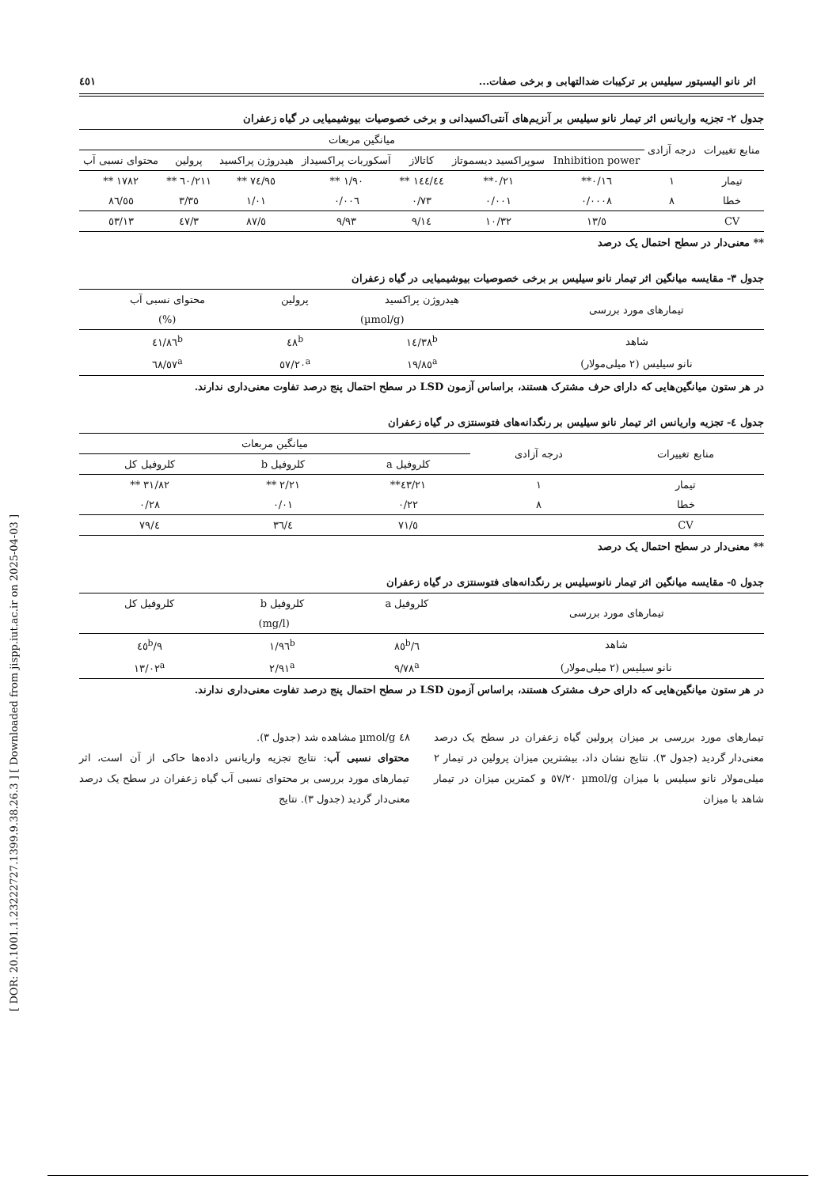[ DOR: 20.1001.1.23222727.1399.9.38.26.3 ] [ Downloaded from jispp.iut.ac.ir on 2025-04-03 ]
اثر نانو الیسیتور سیلیس بر ترکیبات ضدالتهابی و برخی صفات... ٤٥١
جدول ۲- تجزیه واریانس اثر تیمار نانو سیلیس بر آنزیم‌های آنتی‌اکسیدانی و برخی خصوصیات بیوشیمیایی در گیاه زعفران
| منابع تغییرات | درجه آزادی | میانگین مربعات | | | | | | |
| --- | --- | --- | --- | --- | --- | --- | --- | --- |
| | | Inhibition power | سوپراکسید دیسموتاز | کاتالاز | آسکوربات پراکسیداز | هیدروژن پراکسید | پرولین | محتوای نسبی آب |
| تیمار | ۱ | ۰/۱٦** | ۰/۲۱** | ١٤٤/٤٤ ** | ۱/۹۰ ** | ٧٤/٩٥ ** | ۲۱۱/٦۰ ** | ۱۷۸۲ ** |
| خطا | ۸ | ۰/۰۰۰۸ | ۰/۰۰۱ | ۰/۷۳ | ۰/۰۰٦ | ۱/۰۱ | ۳/۳٥ | ٥٥/۸٦ |
| CV | | ٥/۱۳ | ۱۰/۳۲ | ۹/۱٤ | ۹/۹۳ | ٥/۸۷ | ۳/٤۷ | ۱۳/٥۳ |
** معنی‌دار در سطح احتمال یک درصد
جدول ۳- مقایسه میانگین اثر تیمار نانو سیلیس بر برخی خصوصیات بیوشیمیایی در گیاه زعفران
| تیمارهای مورد بررسی | هیدروژن پراکسید | پرولین | محتوای نسبی آب |
| --- | --- | --- | --- |
| | (µmol/g) | | (%) |
| شاهد | ١٤/٣٨<sup>b</sup> | ٤٨<sup>b</sup> | ٤١/٨٦<sup>b</sup> |
| نانو سیلیس (۲ میلی‌مولار) | ۱۹/۸٥<sup>a</sup> | ٥۷/۲۰<sup>a</sup> | ٦٨/٥٧<sup>a</sup> |
در هر ستون میانگین‌هایی که دارای حرف مشترک هستند، براساس آزمون LSD در سطح احتمال پنج درصد تفاوت معنی‌داری ندارند.
جدول ٤- تجزیه واریانس اثر تیمار نانو سیلیس بر رنگدانه‌های فتوسنتزی در گیاه زعفران
| منابع تغییرات | درجه آزادی | میانگین مربعات | | |
| --- | --- | --- | --- | --- |
| | | کلروفیل a | کلروفیل b | کلروفیل کل |
| تیمار | ۱ | ۲۱/٤۳** | ۲/۲۱ ** | ۳۱/۸۲ ** |
| خطا | ۸ | ۰/۲۲ | ۰/۰۱ | ۰/۲۸ |
| CV | | ٥/۷۱ | ٤/۳٦ | ٤/۷۹ |
** معنی‌دار در سطح احتمال یک درصد
جدول ٥- مقایسه میانگین اثر تیمار نانوسیلیس بر رنگدانه‌های فتوسنتزی در گیاه زعفران
| تیمارهای مورد بررسی | کلروفیل a | کلروفیل b | کلروفیل کل |
| --- | --- | --- | --- |
| | (mg/l) | | |
| شاهد | ٦/۸٥<sup>b</sup> | ۱/۹٦<sup>b</sup> | ۹/٤٥<sup>b</sup> |
| نانو سیلیس (۲ میلی‌مولار) | ۹/۷۸<sup>a</sup> | ۲/۹۱<sup>a</sup> | ۱۳/۰۲<sup>a</sup> |
در هر ستون میانگین‌هایی که دارای حرف مشترک هستند، براساس آزمون LSD در سطح احتمال پنج درصد تفاوت معنی‌داری ندارند.
تیمارهای مورد بررسی بر میزان پرولین گیاه زعفران در سطح یک درصد معنی‌دار گردید (جدول ۳). نتایج نشان داد، بیشترین میزان پرولین در تیمار ۲ میلی‌مولار نانو سیلیس با میزان µmol/g ٥۷/۲۰ و کمترین میزان در تیمار شاهد با میزان
٤٨ µmol/g مشاهده شد (جدول ۳).
محتوای نسبی آب: نتایج تجزیه واریانس داده‌ها حاکی از آن است، اثر تیمارهای مورد بررسی بر محتوای نسبی آب گیاه زعفران در سطح یک درصد معنی‌دار گردید (جدول ۳). نتایج